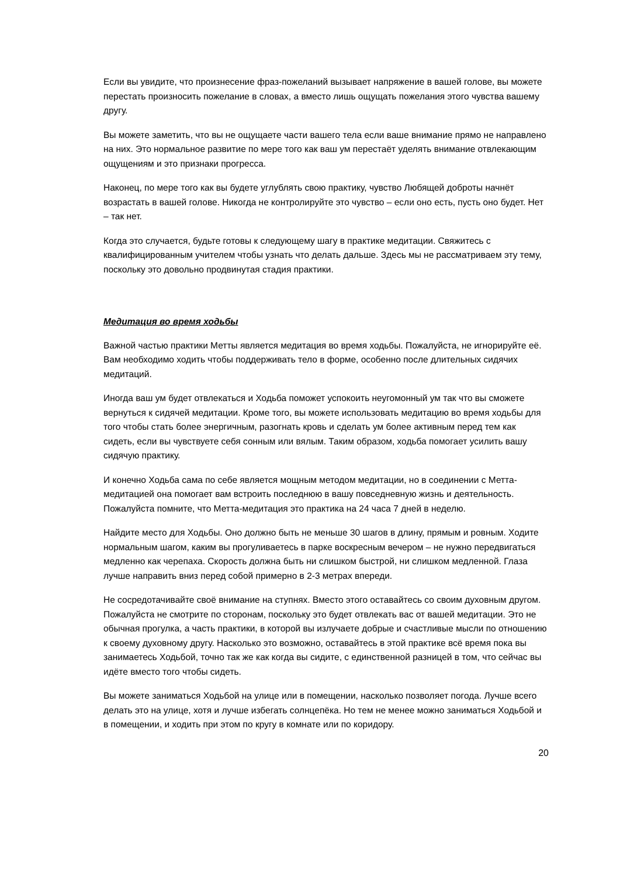Если вы увидите, что произнесение фраз-пожеланий вызывает напряжение в вашей голове, вы можете перестать произносить пожелание в словах, а вместо лишь ощущать пожелания этого чувства вашему другу.
Вы можете заметить, что вы не ощущаете части вашего тела если ваше внимание прямо не направлено на них. Это нормальное развитие по мере того как ваш ум перестаёт уделять внимание отвлекающим ощущениям и это признаки прогресса.
Наконец, по мере того как вы будете углублять свою практику, чувство Любящей доброты начнёт возрастать в вашей голове. Никогда не контролируйте это чувство – если оно есть, пусть оно будет. Нет – так нет.
Когда это случается, будьте готовы к следующему шагу в практике медитации. Свяжитесь с квалифицированным учителем чтобы узнать что делать дальше. Здесь мы не рассматриваем эту тему, поскольку это довольно продвинутая стадия практики.
Медитация во время ходьбы
Важной частью практики Метты является медитация во время ходьбы. Пожалуйста, не игнорируйте её. Вам необходимо ходить чтобы поддерживать тело в форме, особенно после длительных сидячих медитаций.
Иногда ваш ум будет отвлекаться и Ходьба поможет успокоить неугомонный ум так что вы сможете вернуться к сидячей медитации. Кроме того, вы можете использовать медитацию во время ходьбы для того чтобы стать более энергичным, разогнать кровь и сделать ум более активным перед тем как сидеть, если вы чувствуете себя сонным или вялым. Таким образом, ходьба помогает усилить вашу сидячую практику.
И конечно Ходьба сама по себе является мощным методом медитации, но в соединении с Метта-медитацией она помогает вам встроить последнюю в вашу повседневную жизнь и деятельность. Пожалуйста помните, что Метта-медитация это практика на 24 часа 7 дней в неделю.
Найдите место для Ходьбы. Оно должно быть не меньше 30 шагов в длину, прямым и ровным. Ходите нормальным шагом, каким вы прогуливаетесь в парке воскресным вечером – не нужно передвигаться медленно как черепаха. Скорость должна быть ни слишком быстрой, ни слишком медленной. Глаза лучше направить вниз перед собой примерно в 2-3 метрах впереди.
Не сосредотачивайте своё внимание на ступнях. Вместо этого оставайтесь со своим духовным другом. Пожалуйста не смотрите по сторонам, поскольку это будет отвлекать вас от вашей медитации. Это не обычная прогулка, а часть практики, в которой вы излучаете добрые и счастливые мысли по отношению к своему духовному другу. Насколько это возможно, оставайтесь в этой практике всё время пока вы занимаетесь Ходьбой, точно так же как когда вы сидите, с единственной разницей в том, что сейчас вы идёте вместо того чтобы сидеть.
Вы можете заниматься Ходьбой на улице или в помещении, насколько позволяет погода. Лучше всего делать это на улице, хотя и лучше избегать солнцепёка. Но тем не менее можно заниматься Ходьбой и в помещении, и ходить при этом по кругу в комнате или по коридору.
20